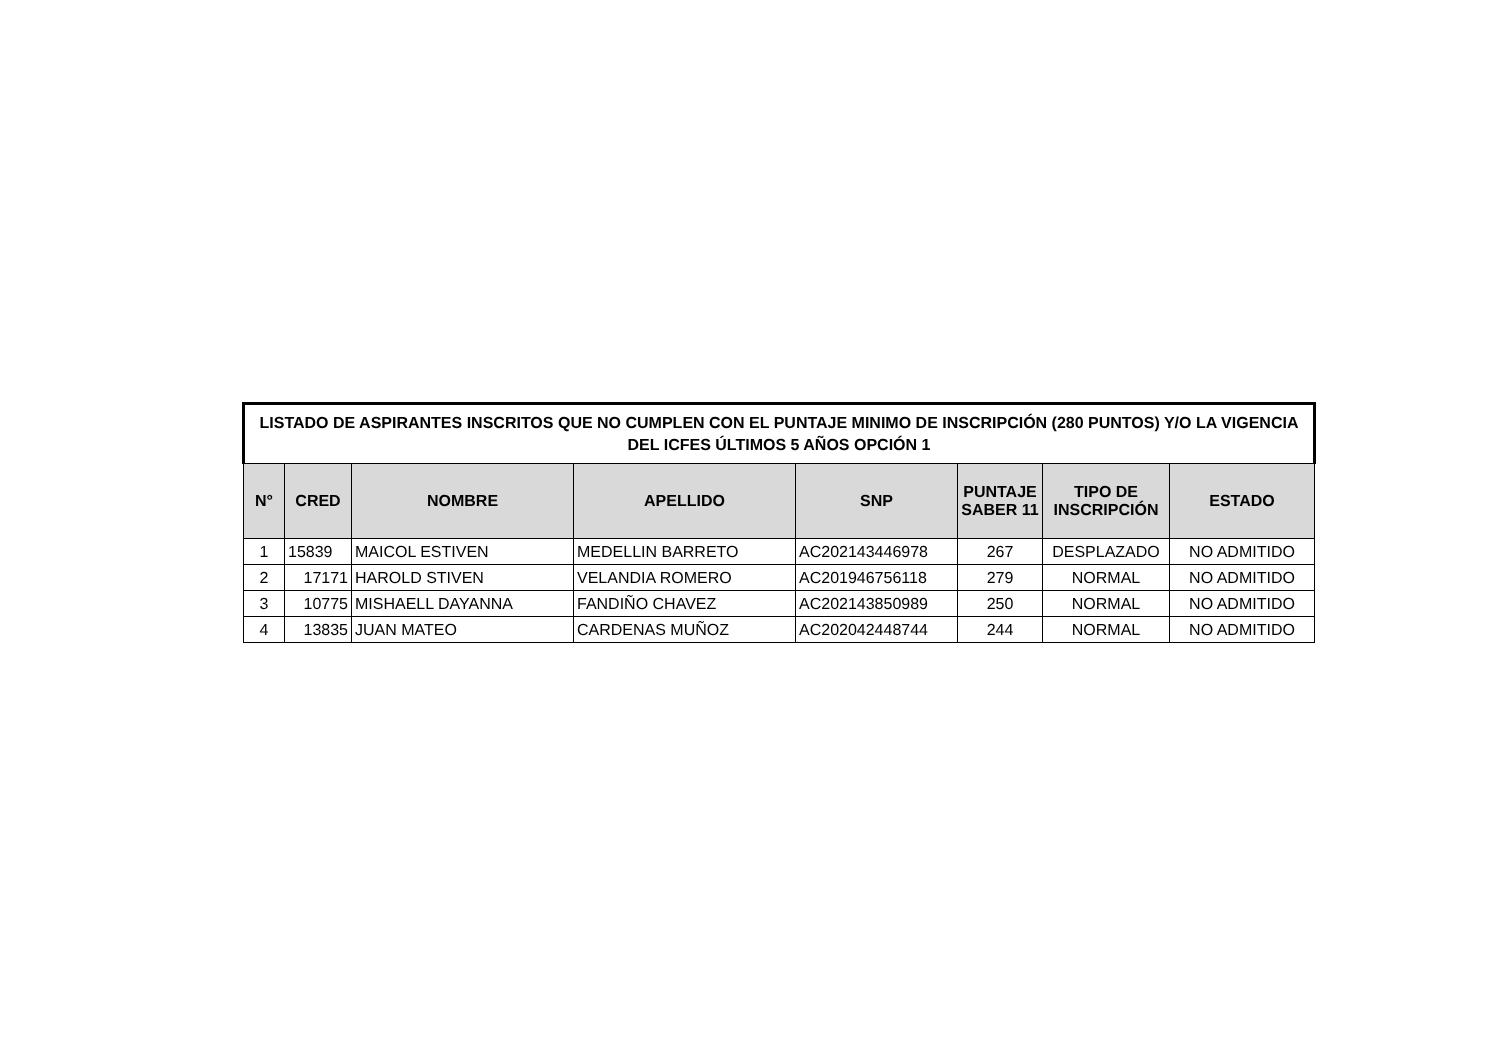| LISTADO DE ASPIRANTES INSCRITOS QUE NO CUMPLEN CON EL PUNTAJE MINIMO DE INSCRIPCIÓN (280 PUNTOS) Y/O LA VIGENCIA DEL ICFES ÚLTIMOS 5 AÑOS OPCIÓN 1 | | | | | | | |
| --- | --- | --- | --- | --- | --- | --- | --- |
| N° | CRED | NOMBRE | APELLIDO | SNP | PUNTAJE SABER 11 | TIPO DE INSCRIPCIÓN | ESTADO |
| 1 | 15839 | MAICOL ESTIVEN | MEDELLIN BARRETO | AC202143446978 | 267 | DESPLAZADO | NO ADMITIDO |
| 2 | 17171 | HAROLD STIVEN | VELANDIA ROMERO | AC201946756118 | 279 | NORMAL | NO ADMITIDO |
| 3 | 10775 | MISHAELL DAYANNA | FANDIÑO CHAVEZ | AC202143850989 | 250 | NORMAL | NO ADMITIDO |
| 4 | 13835 | JUAN MATEO | CARDENAS MUÑOZ | AC202042448744 | 244 | NORMAL | NO ADMITIDO |